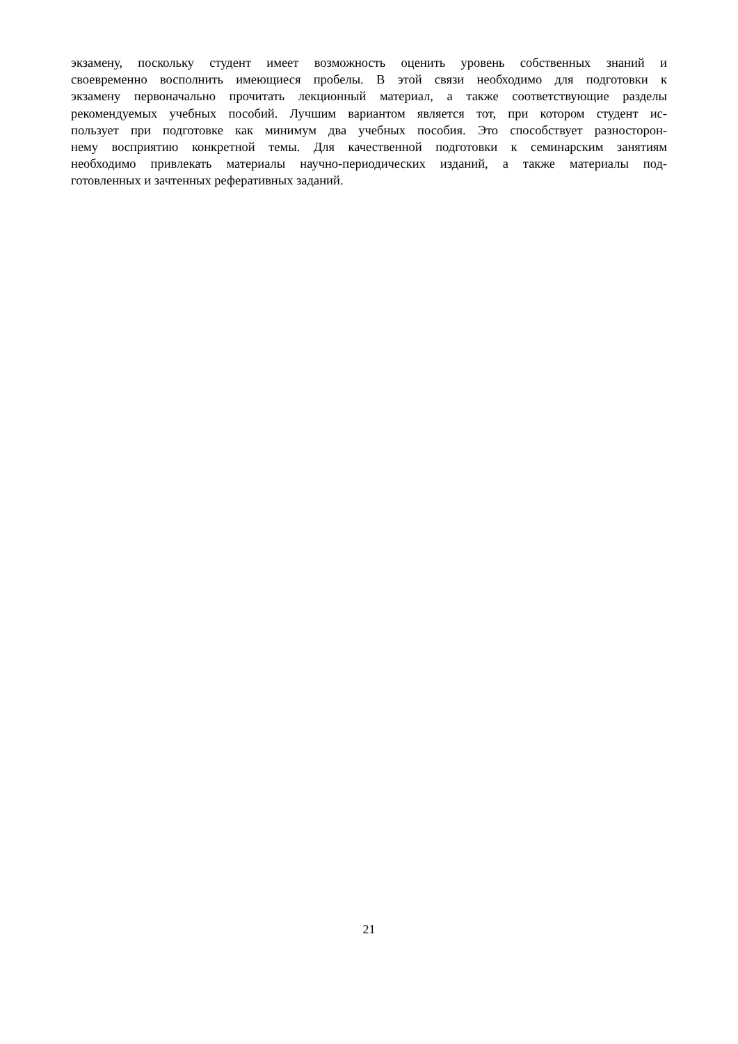экзамену, поскольку студент имеет возможность оценить уровень собственных знаний и
своевременно восполнить имеющиеся пробелы. В этой связи необходимо для подготовки к
экзамену первоначально прочитать лекционный материал, а также соответствующие разделы
рекомендуемых учебных пособий. Лучшим вариантом является тот, при котором студент ис-
пользует при подготовке как минимум два учебных пособия. Это способствует разносторон-
нему восприятию конкретной темы. Для качественной подготовки к семинарским занятиям
необходимо привлекать материалы научно-периодических изданий, а также материалы под-
готовленных и зачтенных реферативных заданий.
21